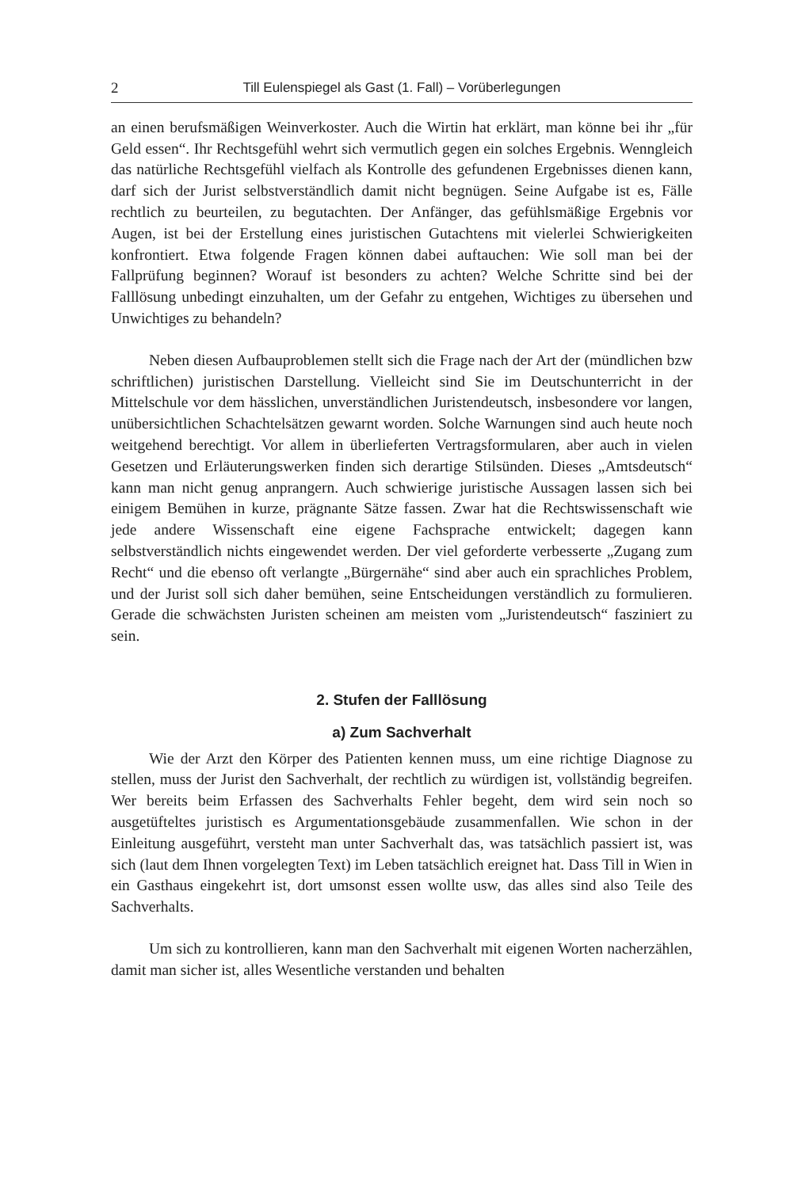2 Till Eulenspiegel als Gast (1. Fall) – Vorüberlegungen
an einen berufsmäßigen Weinverkoster. Auch die Wirtin hat erklärt, man könne bei ihr „für Geld essen“. Ihr Rechtsgefühl wehrt sich vermutlich gegen ein solches Ergebnis. Wenngleich das natürliche Rechtsgefühl vielfach als Kontrolle des gefundenen Ergebnisses dienen kann, darf sich der Jurist selbstverständlich damit nicht begnügen. Seine Aufgabe ist es, Fälle rechtlich zu beurteilen, zu begutachten. Der Anfänger, das gefühlsmäßige Ergebnis vor Augen, ist bei der Erstellung eines juristischen Gutachtens mit vielerlei Schwierigkeiten konfrontiert. Etwa folgende Fragen können dabei auftauchen: Wie soll man bei der Fallprüfung beginnen? Worauf ist besonders zu achten? Welche Schritte sind bei der Falllösung unbedingt einzuhalten, um der Gefahr zu entgehen, Wichtiges zu übersehen und Unwichtiges zu behandeln?
Neben diesen Aufbauproblemen stellt sich die Frage nach der Art der (mündlichen bzw schriftlichen) juristischen Darstellung. Vielleicht sind Sie im Deutschunterricht in der Mittelschule vor dem hässlichen, unverständlichen Juristendeutsch, insbesondere vor langen, unübersichtlichen Schachtelsätzen gewarnt worden. Solche Warnungen sind auch heute noch weitgehend berechtigt. Vor allem in überlieferten Vertragsformularen, aber auch in vielen Gesetzen und Erläuterungswerken finden sich derartige Stilsünden. Dieses „Amtsdeutsch“ kann man nicht genug anprangern. Auch schwierige juristische Aussagen lassen sich bei einigem Bemühen in kurze, prägnante Sätze fassen. Zwar hat die Rechtswissenschaft wie jede andere Wissenschaft eine eigene Fachsprache entwickelt; dagegen kann selbstverständlich nichts eingewendet werden. Der viel geforderte verbesserte „Zugang zum Recht“ und die ebenso oft verlangte „Bürgernähe“ sind aber auch ein sprachliches Problem, und der Jurist soll sich daher bemühen, seine Entscheidungen verständlich zu formulieren. Gerade die schwächsten Juristen scheinen am meisten vom „Juristendeutsch“ fasziniert zu sein.
2. Stufen der Falllösung
a) Zum Sachverhalt
Wie der Arzt den Körper des Patienten kennen muss, um eine richtige Diagnose zu stellen, muss der Jurist den Sachverhalt, der rechtlich zu würdigen ist, vollständig begreifen. Wer bereits beim Erfassen des Sachverhalts Fehler begeht, dem wird sein noch so ausgetüfteltes juristisch es Argumentationsgebäude zusammenfallen. Wie schon in der Einleitung ausgeführt, versteht man unter Sachverhalt das, was tatsächlich passiert ist, was sich (laut dem Ihnen vorgelegten Text) im Leben tatsächlich ereignet hat. Dass Till in Wien in ein Gasthaus eingekehrt ist, dort umsonst essen wollte usw, das alles sind also Teile des Sachverhalts.
Um sich zu kontrollieren, kann man den Sachverhalt mit eigenen Worten nacherzählen, damit man sicher ist, alles Wesentliche verstanden und behalten